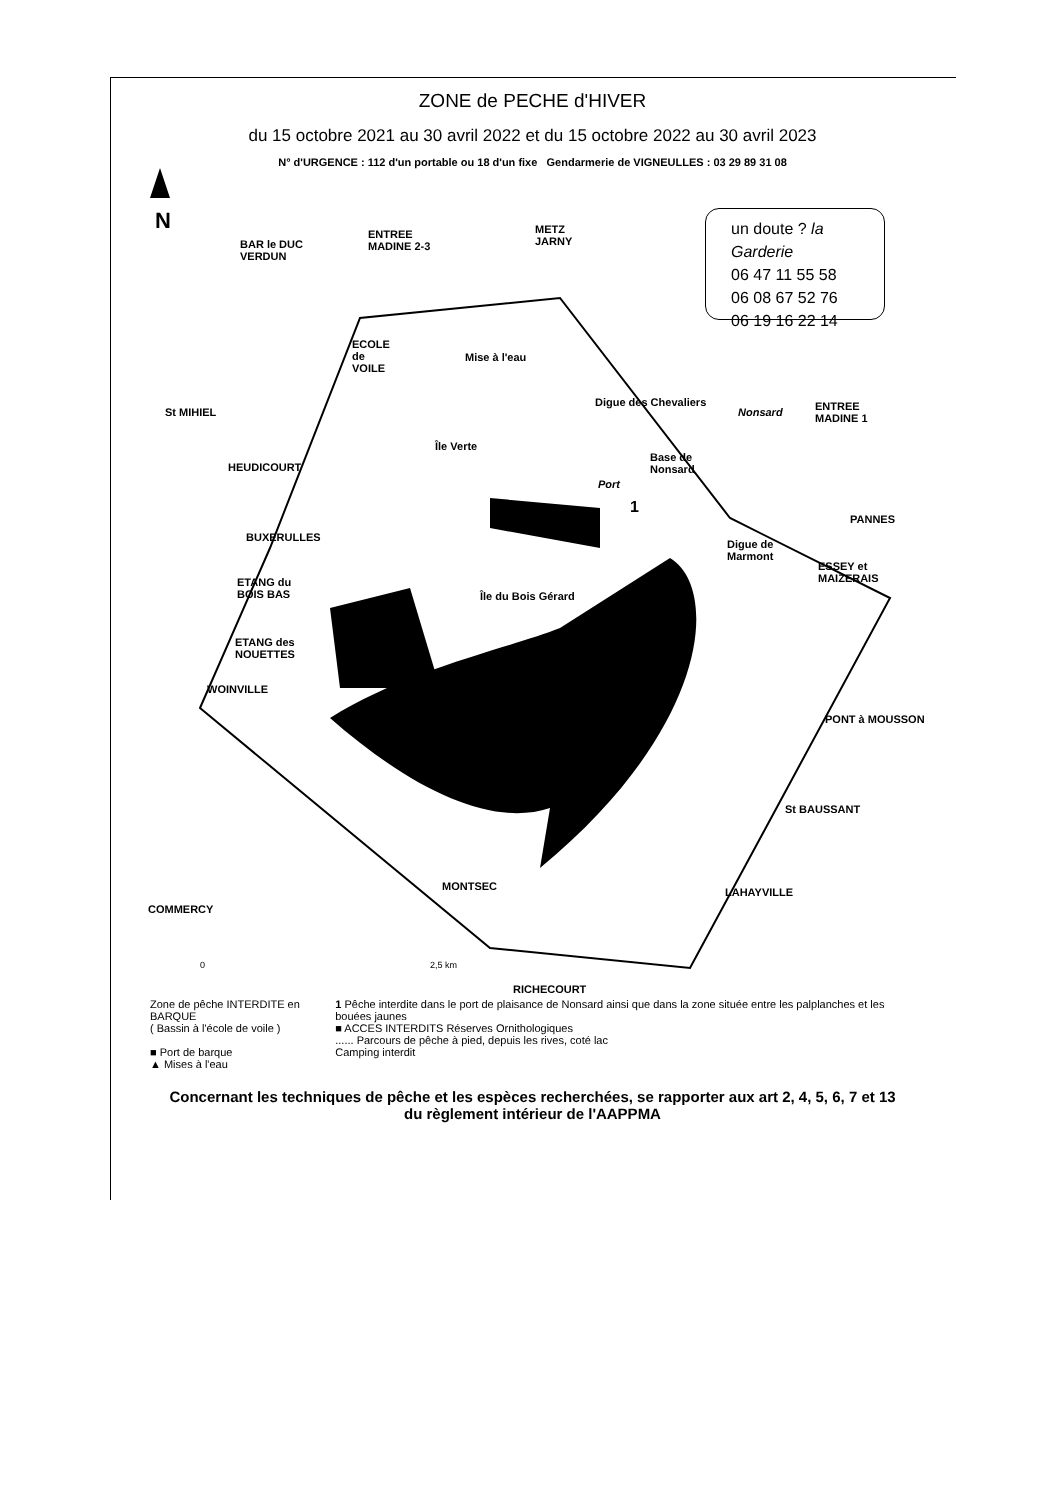ZONE de PECHE d'HIVER
du 15 octobre 2021 au 30 avril 2022 et du 15 octobre 2022 au 30 avril 2023
N° d'URGENCE : 112 d'un portable ou 18 d'un fixe Gendarmerie de VIGNEULLES : 03 29 89 31 08
N
BAR le DUC
VERDUN
ENTREE
MADINE 2-3
METZ
JARNY
un doute ? la Garderie
06 47 11 55 58
06 08 67 52 76
06 19 16 22 14
ECOLE
de
VOILE
Mise à l'eau
St MIHIEL
Digue des Chevaliers
Nonsard
ENTREE
MADINE 1
Île Verte
Base de
Nonsard
HEUDICOURT
Port
1
PANNES
BUXERULLES
Digue de
Marmont
ESSEY et
MAIZERAIS
ETANG du
BOIS BAS
Île du Bois Gérard
ETANG des
NOUETTES
WOINVILLE
PONT à MOUSSON
St BAUSSANT
MONTSEC LAHAYVILLE
COMMERCY
0 2,5 km
RICHECOURT
Zone de pêche INTERDITE en BARQUE
( Bassin à l'école de voile )
■ Port de barque
▲ Mises à l'eau
1 Pêche interdite dans le port de plaisance de Nonsard ainsi que dans la zone située entre les palplanches et les bouées jaunes
■ ACCES INTERDITS Réserves Ornithologiques
...... Parcours de pêche à pied, depuis les rives, coté lac
Camping interdit
Concernant les techniques de pêche et les espèces recherchées, se rapporter aux art 2, 4, 5, 6, 7 et 13
du règlement intérieur de l'AAPPMA